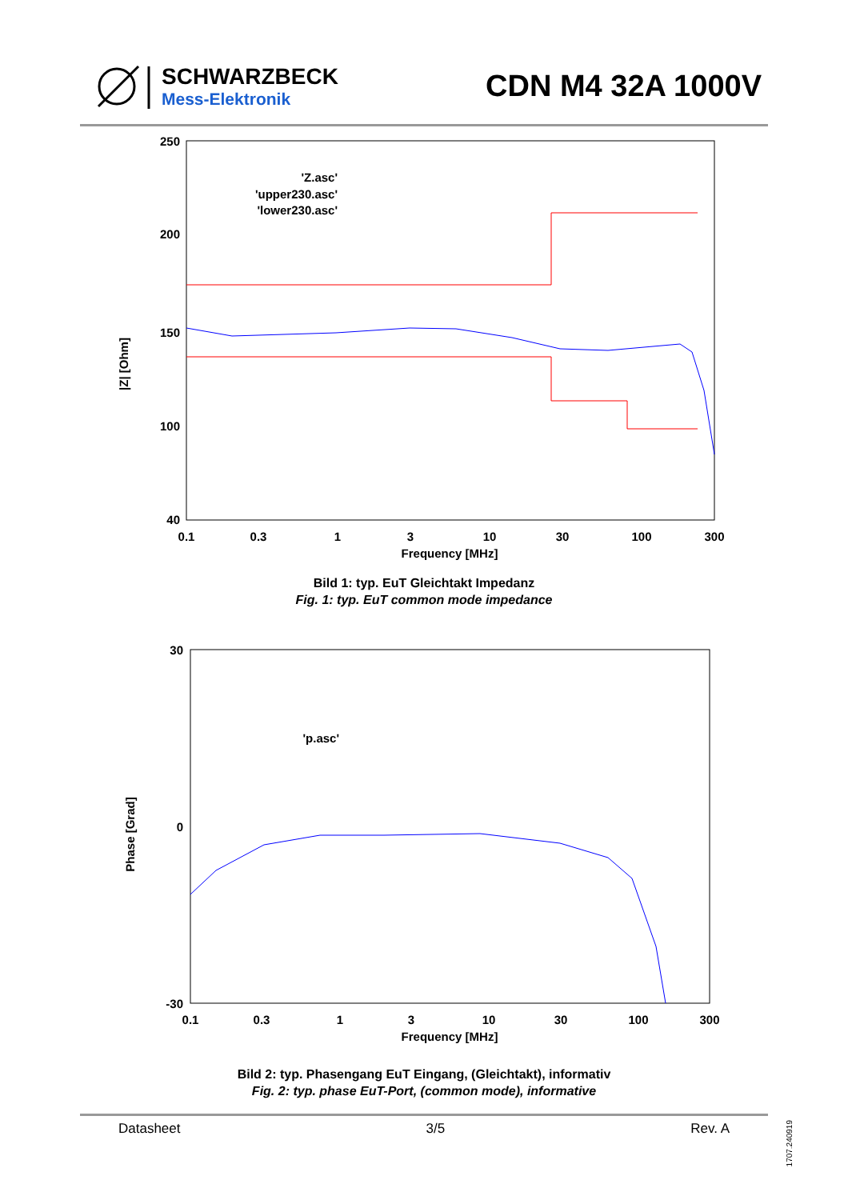SCHWARZBECK
Mess-Elektronik
CDN M4 32A 1000V
|Z| [Ohm]
250
200
150
100
40
0.1
0.3
1
3
10
30
100
300
Frequency [MHz]
'Z.asc'
'upper230.asc'
'lower230.asc'
Bild 1: typ. EuT Gleichtakt Impedanz
Fig. 1: typ. EuT common mode impedance
Phase [Grad]
30
0
-30
0.1
0.3
1
3
10
30
100
300
Frequency [MHz]
'p.asc'
Bild 2: typ. Phasengang EuT Eingang, (Gleichtakt), informativ
Fig. 2: typ. phase EuT-Port, (common mode), informative
Datasheet 3/5 Rev. A
1707.240919